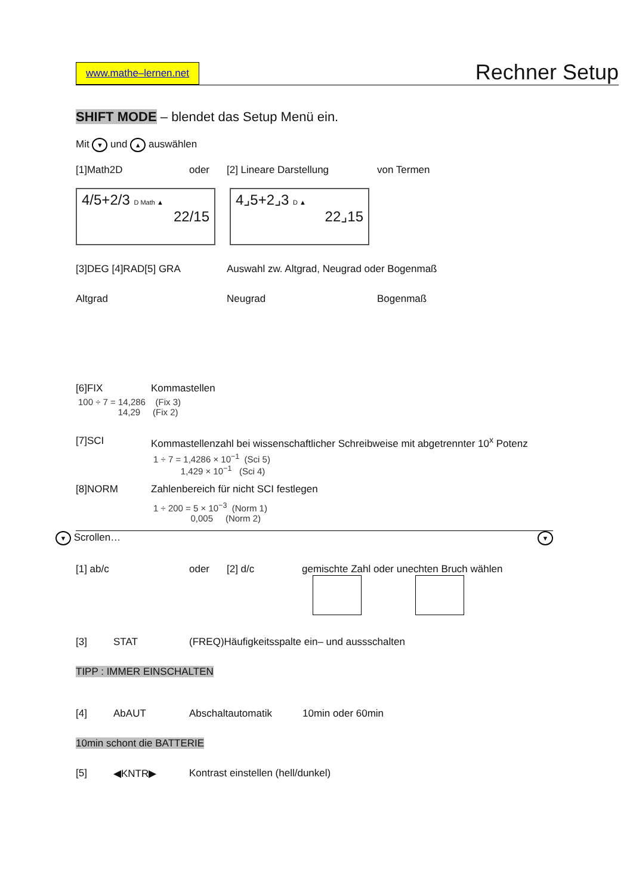www.mathe–lernen.net Rechner Setup
SHIFT MODE – blendet das Setup Menü ein.
Mit ▼ und ▲ auswählen
[1]Math2D oder [2] Lineare Darstellung von Termen
4/5+2/3 D Math ▲
22/15
4⌟5+2⌟3 D ▲
22⌟15
[3]DEG [4]RAD[5] GRA Auswahl zw. Altgrad, Neugrad oder Bogenmaß
Altgrad Neugrad Bogenmaß
[6]FIX Kommastellen
100 ÷ 7 = 14,286 (Fix 3) 14,29 (Fix 2)
[7]SCI Kommastellenzahl bei wissenschaftlicher Schreibweise mit abgetrennter 10<sup>x</sup> Potenz
1 ÷ 7 = 1,4286 × 10<sup>−1</sup> (Sci 5) 1,429 × 10<sup>−1</sup> (Sci 4)
[8]NORM Zahlenbereich für nicht SCI festlegen
1 ÷ 200 = 5 × 10<sup>−3</sup> (Norm 1) 0,005 (Norm 2)
▼ Scrollen… ▼
[1] ab/c oder [2] d/c gemischte Zahl oder unechten Bruch wählen
[3] STAT (FREQ)Häufigkeitsspalte ein– und aussschalten
TIPP : IMMER EINSCHALTEN
[4] AbAUT Abschaltautomatik 10min oder 60min
10min schont die BATTERIE
[5] ◀KNTR▶ Kontrast einstellen (hell/dunkel)